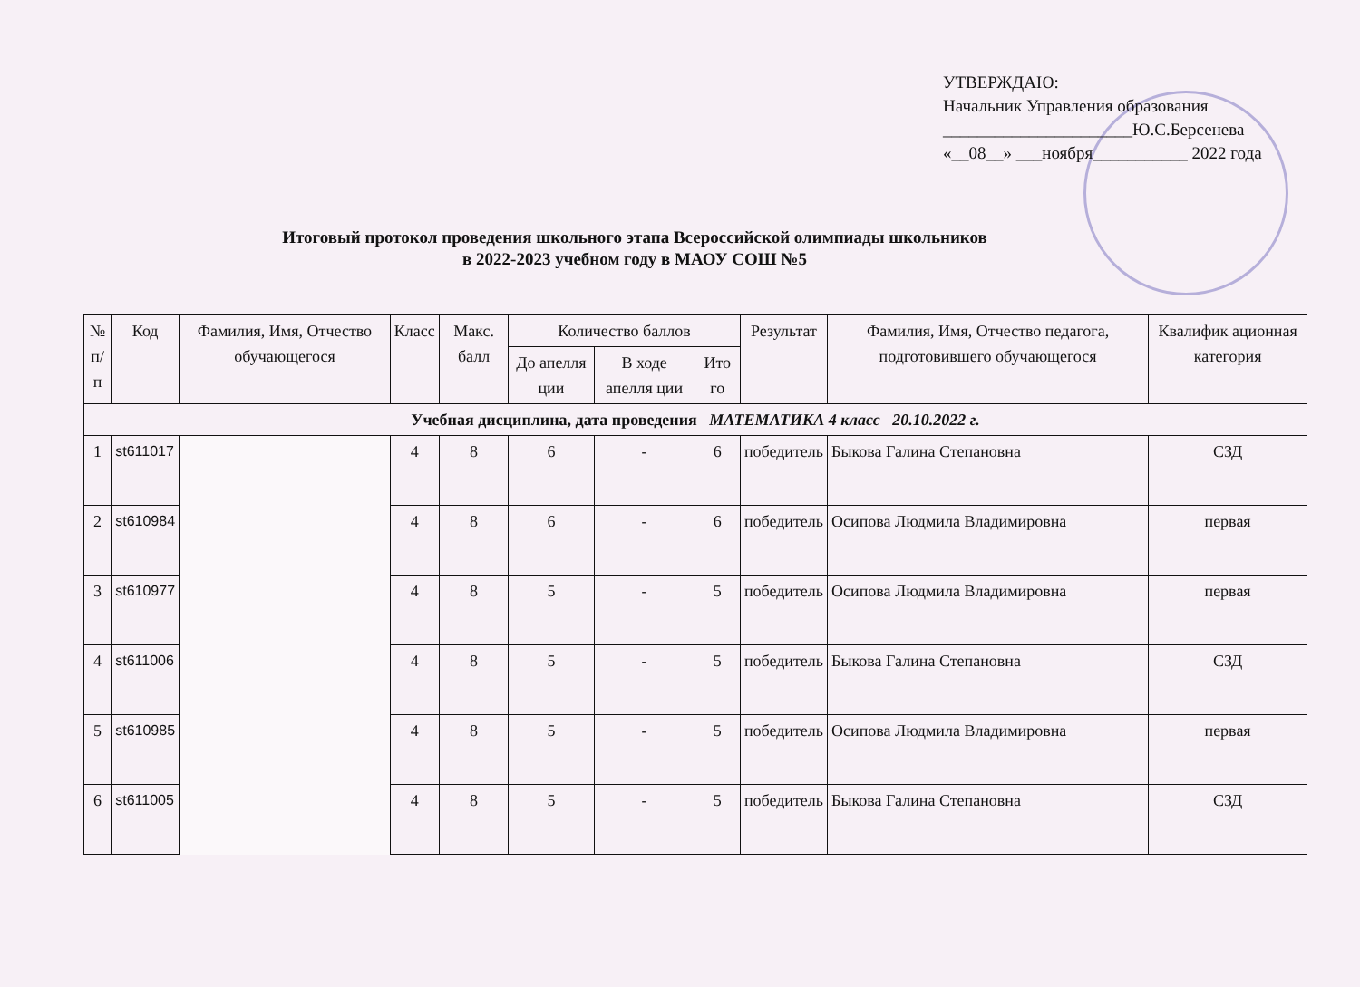УТВЕРЖДАЮ:
Начальник Управления образования
______________________Ю.С.Берсенева
«__08__» ___ноября___________ 2022 года
Итоговый протокол проведения школьного этапа Всероссийской олимпиады школьников
в 2022-2023 учебном году в МАОУ СОШ №5
| № п/п | Код | Фамилия, Имя, Отчество обучающегося | Класс | Макс. балл | Количество баллов | | | Результат | Фамилия, Имя, Отчество педагога, подготовившего обучающегося | Квалифик ационная категория |
| --- | --- | --- | --- | --- | --- | --- | --- | --- | --- | --- |
| | | | | | До апелля ции | В ходе апелля ции | Ито го | | | |
| Учебная дисциплина, дата проведения МАТЕМАТИКА 4 класс 20.10.2022 г. | | | | | | | | | | |
| 1 | st611017 | | 4 | 8 | 6 | - | 6 | победитель | Быкова Галина Степановна | СЗД |
| 2 | st610984 | | 4 | 8 | 6 | - | 6 | победитель | Осипова Людмила Владимировна | первая |
| 3 | st610977 | | 4 | 8 | 5 | - | 5 | победитель | Осипова Людмила Владимировна | первая |
| 4 | st611006 | | 4 | 8 | 5 | - | 5 | победитель | Быкова Галина Степановна | СЗД |
| 5 | st610985 | | 4 | 8 | 5 | - | 5 | победитель | Осипова Людмила Владимировна | первая |
| 6 | st611005 | | 4 | 8 | 5 | - | 5 | победитель | Быкова Галина Степановна | СЗД |